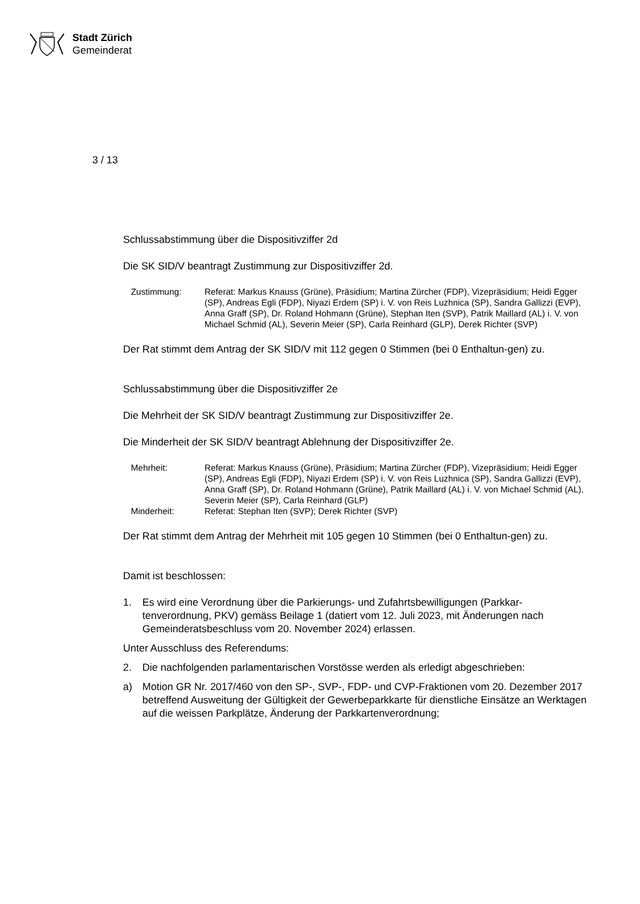Stadt Zürich
Gemeinderat
3 / 13
Schlussabstimmung über die Dispositivziffer 2d
Die SK SID/V beantragt Zustimmung zur Dispositivziffer 2d.
Zustimmung:
Referat: Markus Knauss (Grüne), Präsidium; Martina Zürcher (FDP), Vizepräsidium; Heidi Egger (SP), Andreas Egli (FDP), Niyazi Erdem (SP) i. V. von Reis Luzhnica (SP), Sandra Gallizzi (EVP), Anna Graff (SP), Dr. Roland Hohmann (Grüne), Stephan Iten (SVP), Patrik Maillard (AL) i. V. von Michael Schmid (AL), Severin Meier (SP), Carla Reinhard (GLP), Derek Richter (SVP)
Der Rat stimmt dem Antrag der SK SID/V mit 112 gegen 0 Stimmen (bei 0 Enthaltun-gen) zu.
Schlussabstimmung über die Dispositivziffer 2e
Die Mehrheit der SK SID/V beantragt Zustimmung zur Dispositivziffer 2e.
Die Minderheit der SK SID/V beantragt Ablehnung der Dispositivziffer 2e.
Mehrheit:
Referat: Markus Knauss (Grüne), Präsidium; Martina Zürcher (FDP), Vizepräsidium; Heidi Egger (SP), Andreas Egli (FDP), Niyazi Erdem (SP) i. V. von Reis Luzhnica (SP), Sandra Gallizzi (EVP), Anna Graff (SP), Dr. Roland Hohmann (Grüne), Patrik Maillard (AL) i. V. von Michael Schmid (AL), Severin Meier (SP), Carla Reinhard (GLP)
Minderheit:
Referat: Stephan Iten (SVP); Derek Richter (SVP)
Der Rat stimmt dem Antrag der Mehrheit mit 105 gegen 10 Stimmen (bei 0 Enthaltun-gen) zu.
Damit ist beschlossen:
1. Es wird eine Verordnung über die Parkierungs- und Zufahrtsbewilligungen (Parkkar-tenverordnung, PKV) gemäss Beilage 1 (datiert vom 12. Juli 2023, mit Änderungen nach Gemeinderatsbeschluss vom 20. November 2024) erlassen.
Unter Ausschluss des Referendums:
2. Die nachfolgenden parlamentarischen Vorstösse werden als erledigt abgeschrieben:
a) Motion GR Nr. 2017/460 von den SP-, SVP-, FDP- und CVP-Fraktionen vom 20. Dezember 2017 betreffend Ausweitung der Gültigkeit der Gewerbeparkkarte für dienstliche Einsätze an Werktagen auf die weissen Parkplätze, Änderung der Parkkartenverordnung;